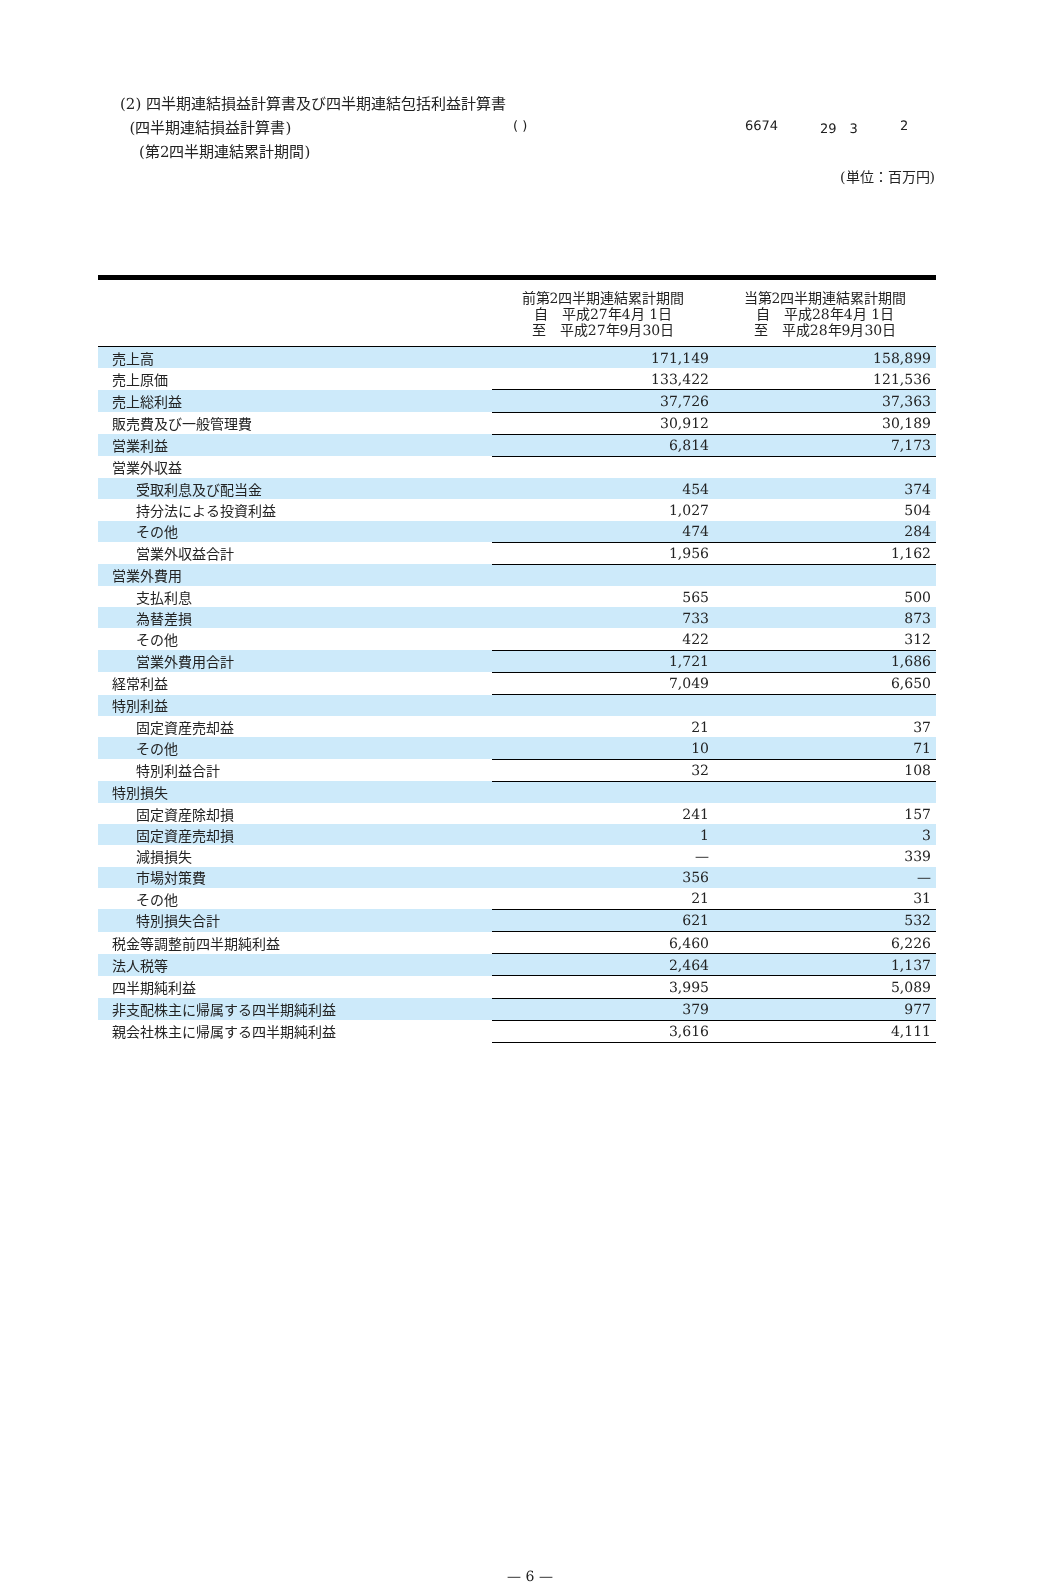( ) 6674 29　3 2
(2) 四半期連結損益計算書及び四半期連結包括利益計算書
(四半期連結損益計算書)
(第2四半期連結累計期間)
(単位：百万円)
| | 前第2四半期連結累計期間 自 平成27年4月 1日 至 平成27年9月30日 | 当第2四半期連結累計期間 自 平成28年4月 1日 至 平成28年9月30日 |
| --- | --- | --- |
| 売上高 | 171,149 | 158,899 |
| 売上原価 | 133,422 | 121,536 |
| 売上総利益 | 37,726 | 37,363 |
| 販売費及び一般管理費 | 30,912 | 30,189 |
| 営業利益 | 6,814 | 7,173 |
| 営業外収益 | | |
| 受取利息及び配当金 | 454 | 374 |
| 持分法による投資利益 | 1,027 | 504 |
| その他 | 474 | 284 |
| 営業外収益合計 | 1,956 | 1,162 |
| 営業外費用 | | |
| 支払利息 | 565 | 500 |
| 為替差損 | 733 | 873 |
| その他 | 422 | 312 |
| 営業外費用合計 | 1,721 | 1,686 |
| 経常利益 | 7,049 | 6,650 |
| 特別利益 | | |
| 固定資産売却益 | 21 | 37 |
| その他 | 10 | 71 |
| 特別利益合計 | 32 | 108 |
| 特別損失 | | |
| 固定資産除却損 | 241 | 157 |
| 固定資産売却損 | 1 | 3 |
| 減損損失 | — | 339 |
| 市場対策費 | 356 | — |
| その他 | 21 | 31 |
| 特別損失合計 | 621 | 532 |
| 税金等調整前四半期純利益 | 6,460 | 6,226 |
| 法人税等 | 2,464 | 1,137 |
| 四半期純利益 | 3,995 | 5,089 |
| 非支配株主に帰属する四半期純利益 | 379 | 977 |
| 親会社株主に帰属する四半期純利益 | 3,616 | 4,111 |
— 6 —